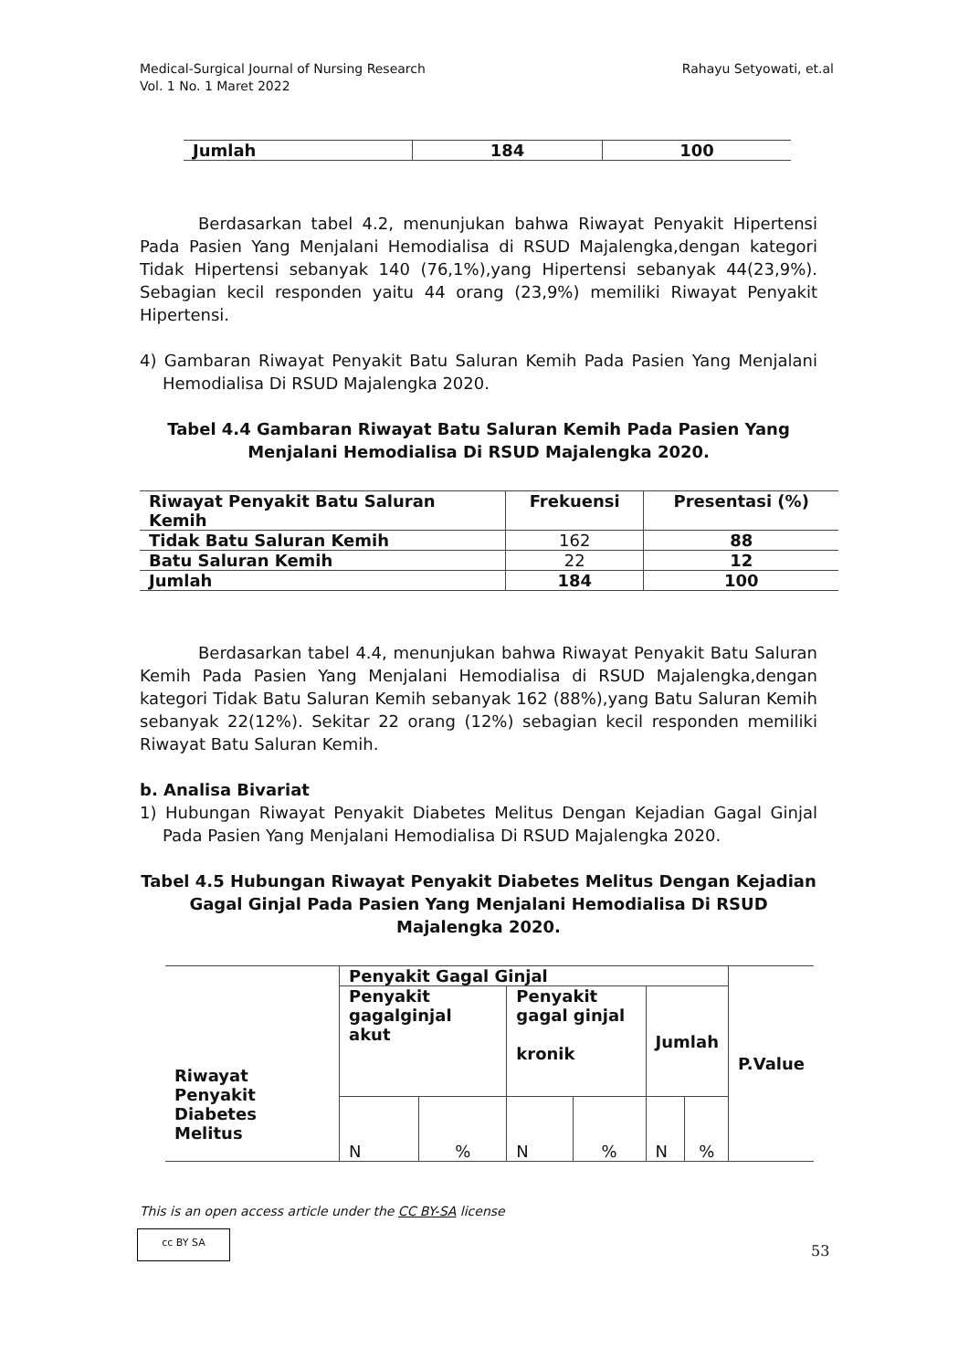Medical-Surgical Journal of Nursing Research
Vol. 1 No. 1 Maret 2022
Rahayu Setyowati, et.al
| Jumlah | 184 | 100 |
Berdasarkan tabel 4.2, menunjukan bahwa Riwayat Penyakit Hipertensi Pada Pasien Yang Menjalani Hemodialisa di RSUD Majalengka,dengan kategori Tidak Hipertensi sebanyak 140 (76,1%),yang Hipertensi sebanyak 44(23,9%). Sebagian kecil responden yaitu 44 orang (23,9%) memiliki Riwayat Penyakit Hipertensi.
4) Gambaran Riwayat Penyakit Batu Saluran Kemih Pada Pasien Yang Menjalani Hemodialisa Di RSUD Majalengka 2020.
Tabel 4.4 Gambaran Riwayat Batu Saluran Kemih Pada Pasien Yang Menjalani Hemodialisa Di RSUD Majalengka 2020.
| Riwayat Penyakit Batu Saluran Kemih | Frekuensi | Presentasi (%) |
| Tidak Batu Saluran Kemih | 162 | 88 |
| Batu Saluran Kemih | 22 | 12 |
| Jumlah | 184 | 100 |
Berdasarkan tabel 4.4, menunjukan bahwa Riwayat Penyakit Batu Saluran Kemih Pada Pasien Yang Menjalani Hemodialisa di RSUD Majalengka,dengan kategori Tidak Batu Saluran Kemih sebanyak 162 (88%),yang Batu Saluran Kemih sebanyak 22(12%). Sekitar 22 orang (12%) sebagian kecil responden memiliki Riwayat Batu Saluran Kemih.
b. Analisa Bivariat
1) Hubungan Riwayat Penyakit Diabetes Melitus Dengan Kejadian Gagal Ginjal Pada Pasien Yang Menjalani Hemodialisa Di RSUD Majalengka 2020.
Tabel 4.5 Hubungan Riwayat Penyakit Diabetes Melitus Dengan Kejadian Gagal Ginjal Pada Pasien Yang Menjalani Hemodialisa Di RSUD Majalengka 2020.
| Riwayat Penyakit Diabetes Melitus | Penyakit Gagal Ginjal | | | | | | P.Value |
| | Penyakit gagalginjal akut | | Penyakit gagal ginjal kronik | | Jumlah | | |
| | N | % | N | % | N | % | |
This is an open access article under the CC BY-SA license
cc BY SA
53